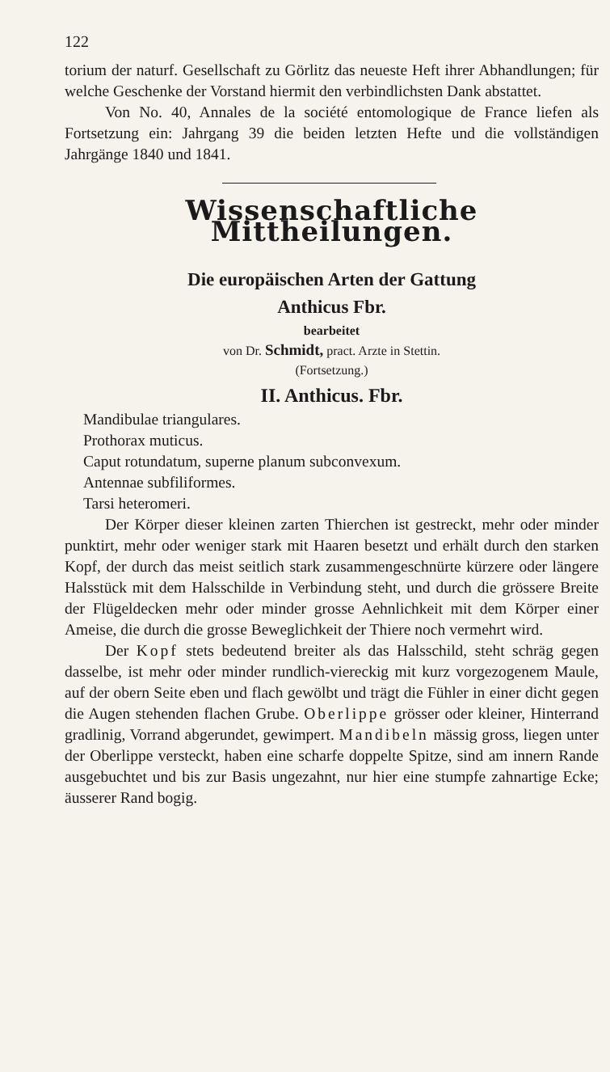122
torium der naturf. Gesellschaft zu Görlitz das neueste Heft ihrer Abhandlungen; für welche Geschenke der Vorstand hiermit den verbindlichsten Dank abstattet.
Von No. 40, Annales de la société entomologique de France liefen als Fortsetzung ein: Jahrgang 39 die beiden letzten Hefte und die vollständigen Jahrgänge 1840 und 1841.
Wissenschaftliche Mittheilungen.
Die europäischen Arten der Gattung
Anthicus Fbr.
bearbeitet
von Dr. Schmidt, pract. Arzte in Stettin.
(Fortsetzung.)
II. Anthicus. Fbr.
Mandibulae triangulares.
Prothorax muticus.
Caput rotundatum, superne planum subconvexum.
Antennae subfiliformes.
Tarsi heteromeri.
Der Körper dieser kleinen zarten Thierchen ist gestreckt, mehr oder minder punktirt, mehr oder weniger stark mit Haaren besetzt und erhält durch den starken Kopf, der durch das meist seitlich stark zusammengeschnürte kürzere oder längere Halsstück mit dem Halsschilde in Verbindung steht, und durch die grössere Breite der Flügeldecken mehr oder minder grosse Aehnlichkeit mit dem Körper einer Ameise, die durch die grosse Beweglichkeit der Thiere noch vermehrt wird.
Der Kopf stets bedeutend breiter als das Halsschild, steht schräg gegen dasselbe, ist mehr oder minder rundlich-viereckig mit kurz vorgezogenem Maule, auf der obern Seite eben und flach gewölbt und trägt die Fühler in einer dicht gegen die Augen stehenden flachen Grube. Oberlippe grösser oder kleiner, Hinterrand gradlinig, Vorrand abgerundet, gewimpert. Mandibeln mässig gross, liegen unter der Oberlippe versteckt, haben eine scharfe doppelte Spitze, sind am innern Rande ausgebuchtet und bis zur Basis ungezahnt, nur hier eine stumpfe zahnartige Ecke; äusserer Rand bogig.